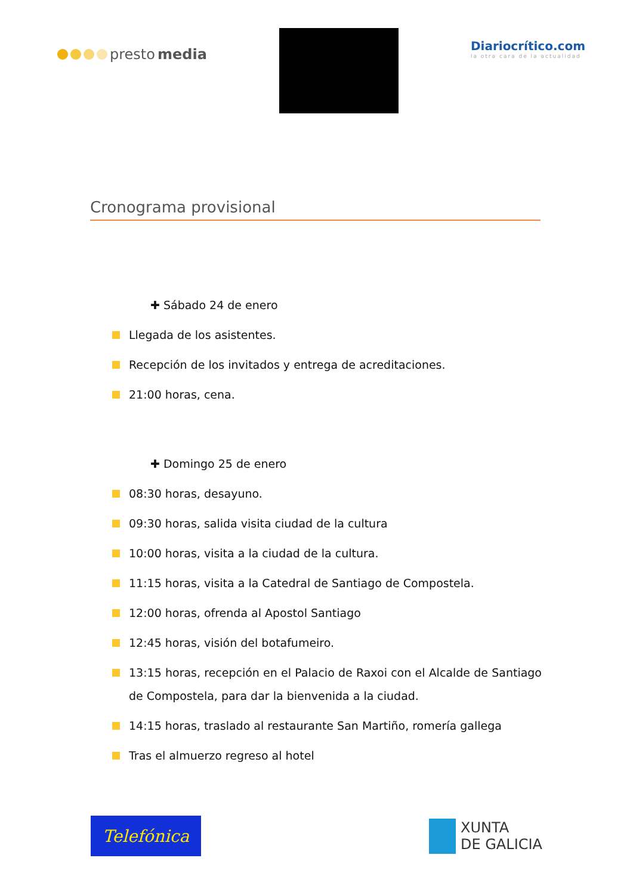presto media
Diariocrítico.com
la otra cara de la actualidad
Cronograma provisional
✚ Sábado 24 de enero
Llegada de los asistentes.
Recepción de los invitados y entrega de acreditaciones.
21:00 horas, cena.
✚ Domingo 25 de enero
08:30 horas, desayuno.
09:30 horas, salida visita ciudad de la cultura
10:00 horas, visita a la ciudad de la cultura.
11:15 horas, visita a la Catedral de Santiago de Compostela.
12:00 horas, ofrenda al Apostol Santiago
12:45 horas, visión del botafumeiro.
13:15 horas, recepción en el Palacio de Raxoi con el Alcalde de Santiago de Compostela, para dar la bienvenida a la ciudad.
14:15 horas, traslado al restaurante San Martiño, romería gallega
Tras el almuerzo regreso al hotel
Telefónica
XUNTA
DE GALICIA